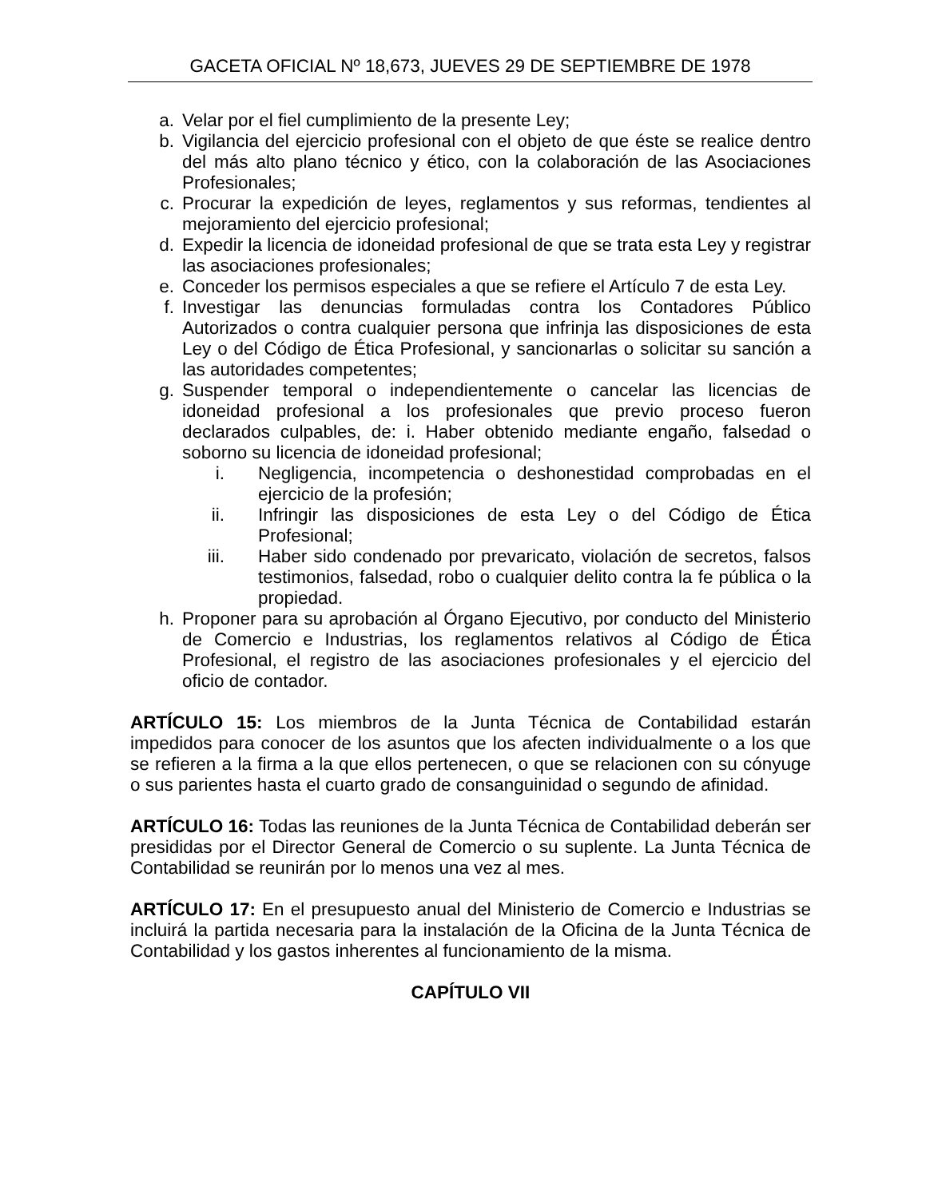GACETA OFICIAL Nº 18,673, JUEVES 29 DE SEPTIEMBRE DE 1978
a. Velar por el fiel cumplimiento de la presente Ley;
b. Vigilancia del ejercicio profesional con el objeto de que éste se realice dentro del más alto plano técnico y ético, con la colaboración de las Asociaciones Profesionales;
c. Procurar la expedición de leyes, reglamentos y sus reformas, tendientes al mejoramiento del ejercicio profesional;
d. Expedir la licencia de idoneidad profesional de que se trata esta Ley y registrar las asociaciones profesionales;
e. Conceder los permisos especiales a que se refiere el Artículo 7 de esta Ley.
f. Investigar las denuncias formuladas contra los Contadores Público Autorizados o contra cualquier persona que infrinja las disposiciones de esta Ley o del Código de Ética Profesional, y sancionarlas o solicitar su sanción a las autoridades competentes;
g. Suspender temporal o independientemente o cancelar las licencias de idoneidad profesional a los profesionales que previo proceso fueron declarados culpables, de: i. Haber obtenido mediante engaño, falsedad o soborno su licencia de idoneidad profesional;
i. Negligencia, incompetencia o deshonestidad comprobadas en el ejercicio de la profesión;
ii. Infringir las disposiciones de esta Ley o del Código de Ética Profesional;
iii. Haber sido condenado por prevaricato, violación de secretos, falsos testimonios, falsedad, robo o cualquier delito contra la fe pública o la propiedad.
h. Proponer para su aprobación al Órgano Ejecutivo, por conducto del Ministerio de Comercio e Industrias, los reglamentos relativos al Código de Ética Profesional, el registro de las asociaciones profesionales y el ejercicio del oficio de contador.
ARTÍCULO 15: Los miembros de la Junta Técnica de Contabilidad estarán impedidos para conocer de los asuntos que los afecten individualmente o a los que se refieren a la firma a la que ellos pertenecen, o que se relacionen con su cónyuge o sus parientes hasta el cuarto grado de consanguinidad o segundo de afinidad.
ARTÍCULO 16: Todas las reuniones de la Junta Técnica de Contabilidad deberán ser presididas por el Director General de Comercio o su suplente. La Junta Técnica de Contabilidad se reunirán por lo menos una vez al mes.
ARTÍCULO 17: En el presupuesto anual del Ministerio de Comercio e Industrias se incluirá la partida necesaria para la instalación de la Oficina de la Junta Técnica de Contabilidad y los gastos inherentes al funcionamiento de la misma.
CAPÍTULO VII